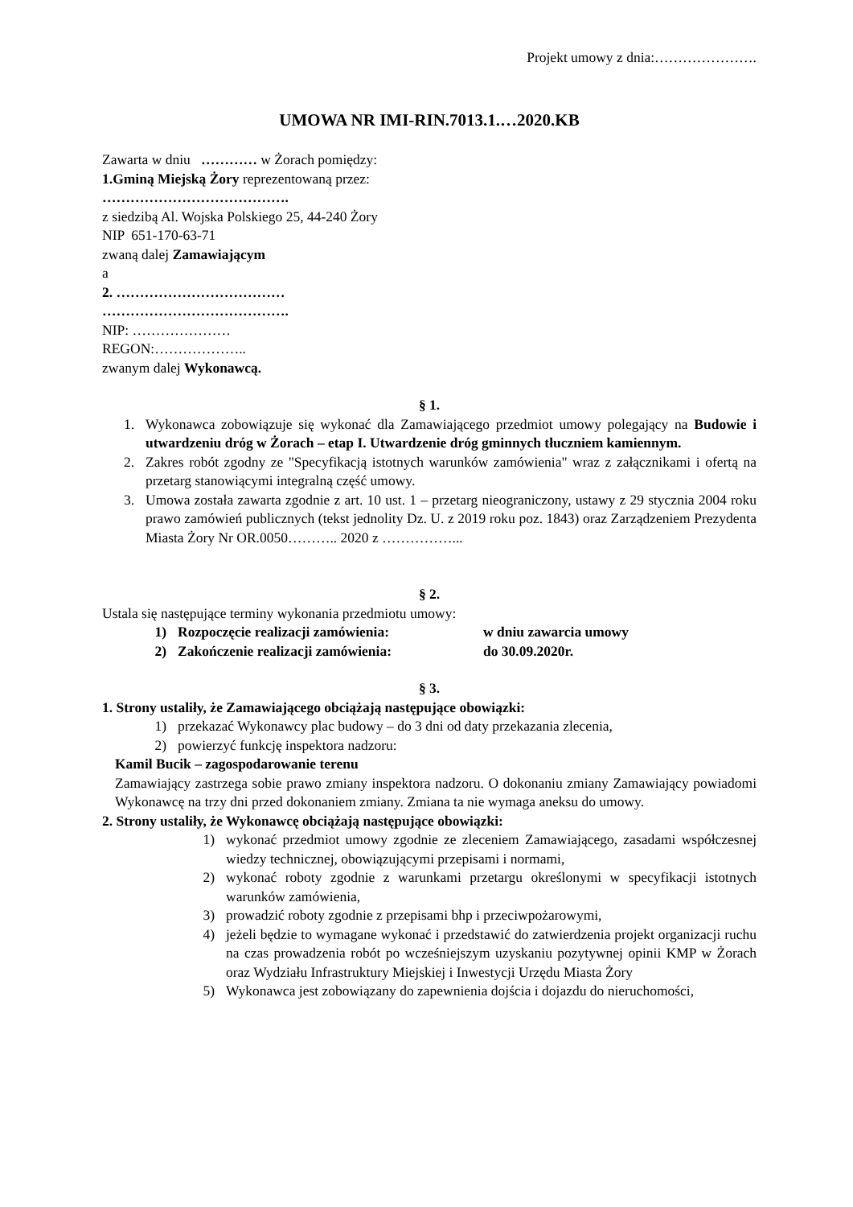Projekt umowy z dnia:………………….
UMOWA NR IMI-RIN.7013.1.…2020.KB
Zawarta w dniu ………… w Żorach pomiędzy:
1.Gminą Miejską Żory reprezentowaną przez:
………………………………….
z siedzibą Al. Wojska Polskiego 25, 44-240 Żory
NIP 651-170-63-71
zwaną dalej Zamawiającym
a
2. ………………………………
………………………………….
NIP: …………………
REGON:………………..
zwanym dalej Wykonawcą.
§ 1.
1. Wykonawca zobowiązuje się wykonać dla Zamawiającego przedmiot umowy polegający na Budowie i utwardzeniu dróg w Żorach – etap I. Utwardzenie dróg gminnych tłuczniem kamiennym.
2. Zakres robót zgodny ze "Specyfikacją istotnych warunków zamówienia" wraz z załącznikami i ofertą na przetarg stanowiącymi integralną część umowy.
3. Umowa została zawarta zgodnie z art. 10 ust. 1 – przetarg nieograniczony, ustawy z 29 stycznia 2004 roku prawo zamówień publicznych (tekst jednolity Dz. U. z 2019 roku poz. 1843) oraz Zarządzeniem Prezydenta Miasta Żory Nr OR.0050……….. 2020 z ……………...
§ 2.
Ustala się następujące terminy wykonania przedmiotu umowy:
1) Rozpoczęcie realizacji zamówienia: w dniu zawarcia umowy
2) Zakończenie realizacji zamówienia: do 30.09.2020r.
§ 3.
1. Strony ustaliły, że Zamawiającego obciążają następujące obowiązki:
1) przekazać Wykonawcy plac budowy – do 3 dni od daty przekazania zlecenia,
2) powierzyć funkcję inspektora nadzoru:
Kamil Bucik – zagospodarowanie terenu
Zamawiający zastrzega sobie prawo zmiany inspektora nadzoru. O dokonaniu zmiany Zamawiający powiadomi Wykonawcę na trzy dni przed dokonaniem zmiany. Zmiana ta nie wymaga aneksu do umowy.
2. Strony ustaliły, że Wykonawcę obciążają następujące obowiązki:
1) wykonać przedmiot umowy zgodnie ze zleceniem Zamawiającego, zasadami współczesnej wiedzy technicznej, obowiązującymi przepisami i normami,
2) wykonać roboty zgodnie z warunkami przetargu określonymi w specyfikacji istotnych warunków zamówienia,
3) prowadzić roboty zgodnie z przepisami bhp i przeciwpożarowymi,
4) jeżeli będzie to wymagane wykonać i przedstawić do zatwierdzenia projekt organizacji ruchu na czas prowadzenia robót po wcześniejszym uzyskaniu pozytywnej opinii KMP w Żorach oraz Wydziału Infrastruktury Miejskiej i Inwestycji Urzędu Miasta Żory
5) Wykonawca jest zobowiązany do zapewnienia dojścia i dojazdu do nieruchomości,